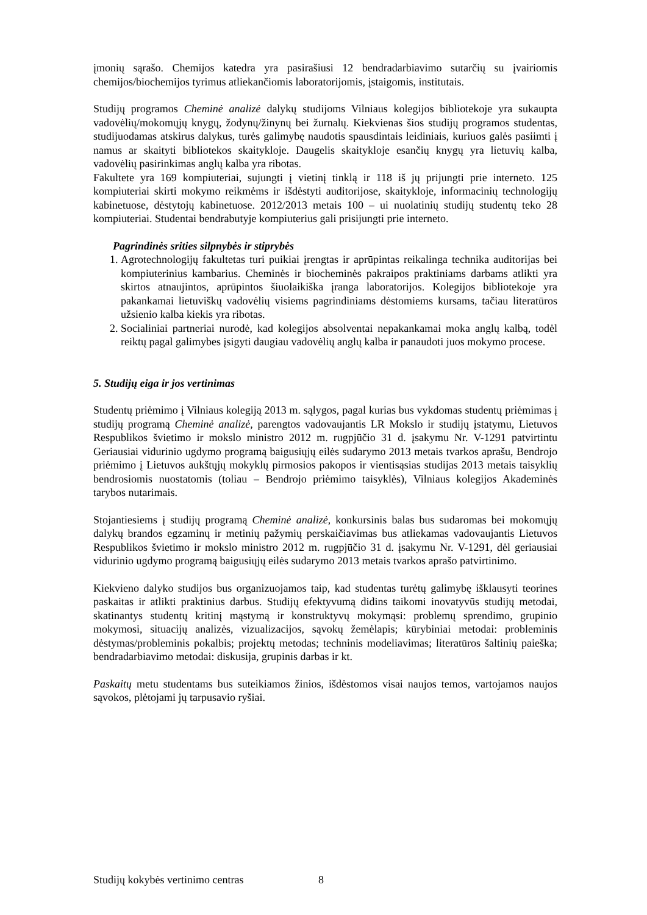įmonių sąrašo. Chemijos katedra yra pasirašiusi 12 bendradarbiavimo sutarčių su įvairiomis chemijos/biochemijos tyrimus atliekančiomis laboratorijomis, įstaigomis, institutais.
Studijų programos Cheminė analizė dalykų studijoms Vilniaus kolegijos bibliotekoje yra sukaupta vadovėlių/mokomųjų knygų, žodynų/žinynų bei žurnalų. Kiekvienas šios studijų programos studentas, studijuodamas atskirus dalykus, turės galimybę naudotis spausdintais leidiniais, kuriuos galės pasiimti į namus ar skaityti bibliotekos skaitykloje. Daugelis skaitykloje esančių knygų yra lietuvių kalba, vadovėlių pasirinkimas anglų kalba yra ribotas.
Fakultete yra 169 kompiuteriai, sujungti į vietinį tinklą ir 118 iš jų prijungti prie interneto. 125 kompiuteriai skirti mokymo reikmėms ir išdėstyti auditorijose, skaitykloje, informacinių technologijų kabinetuose, dėstytojų kabinetuose. 2012/2013 metais 100 – ui nuolatinių studijų studentų teko 28 kompiuteriai. Studentai bendrabutyje kompiuterius gali prisijungti prie interneto.
Pagrindinės srities silpnybės ir stiprybės
1. Agrotechnologijų fakultetas turi puikiai įrengtas ir aprūpintas reikalinga technika auditorijas bei kompiuterinius kambarius. Cheminės ir biocheminės pakraipos praktiniams darbams atlikti yra skirtos atnaujintos, aprūpintos šiuolaikiška įranga laboratorijos. Kolegijos bibliotekoje yra pakankamai lietuviškų vadovėlių visiems pagrindiniams dėstomiems kursams, tačiau literatūros užsienio kalba kiekis yra ribotas.
2. Socialiniai partneriai nurodė, kad kolegijos absolventai nepakankamai moka anglų kalbą, todėl reiktų pagal galimybes įsigyti daugiau vadovėlių anglų kalba ir panaudoti juos mokymo procese.
5. Studijų eiga ir jos vertinimas
Studentų priėmimo į Vilniaus kolegiją 2013 m. sąlygos, pagal kurias bus vykdomas studentų priėmimas į studijų programą Cheminė analizė, parengtos vadovaujantis LR Mokslo ir studijų įstatymu, Lietuvos Respublikos švietimo ir mokslo ministro 2012 m. rugpjūčio 31 d. įsakymu Nr. V-1291 patvirtintu Geriausiai vidurinio ugdymo programą baigusiųjų eilės sudarymo 2013 metais tvarkos aprašu, Bendrojo priėmimo į Lietuvos aukštųjų mokyklų pirmosios pakopos ir vientisąsias studijas 2013 metais taisyklių bendrosiomis nuostatomis (toliau – Bendrojo priėmimo taisyklės), Vilniaus kolegijos Akademinės tarybos nutarimais.
Stojantiesiems į studijų programą Cheminė analizė, konkursinis balas bus sudaromas bei mokomųjų dalykų brandos egzaminų ir metinių pažymių perskaičiavimas bus atliekamas vadovaujantis Lietuvos Respublikos švietimo ir mokslo ministro 2012 m. rugpjūčio 31 d. įsakymu Nr. V-1291, dėl geriausiai vidurinio ugdymo programą baigusiųjų eilės sudarymo 2013 metais tvarkos aprašo patvirtinimo.
Kiekvieno dalyko studijos bus organizuojamos taip, kad studentas turėtų galimybę išklausyti teorines paskaitas ir atlikti praktinius darbus. Studijų efektyvumą didins taikomi inovatyvūs studijų metodai, skatinantys studentų kritinį mąstymą ir konstruktyvų mokymąsi: problemų sprendimo, grupinio mokymosi, situacijų analizės, vizualizacijos, sąvokų žemėlapis; kūrybiniai metodai: probleminis dėstymas/probleminis pokalbis; projektų metodas; techninis modeliavimas; literatūros šaltinių paieška; bendradarbiavimo metodai: diskusija, grupinis darbas ir kt.
Paskaitų metu studentams bus suteikiamos žinios, išdėstomos visai naujos temos, vartojamos naujos sąvokos, plėtojami jų tarpusavio ryšiai.
Studijų kokybės vertinimo centras 8